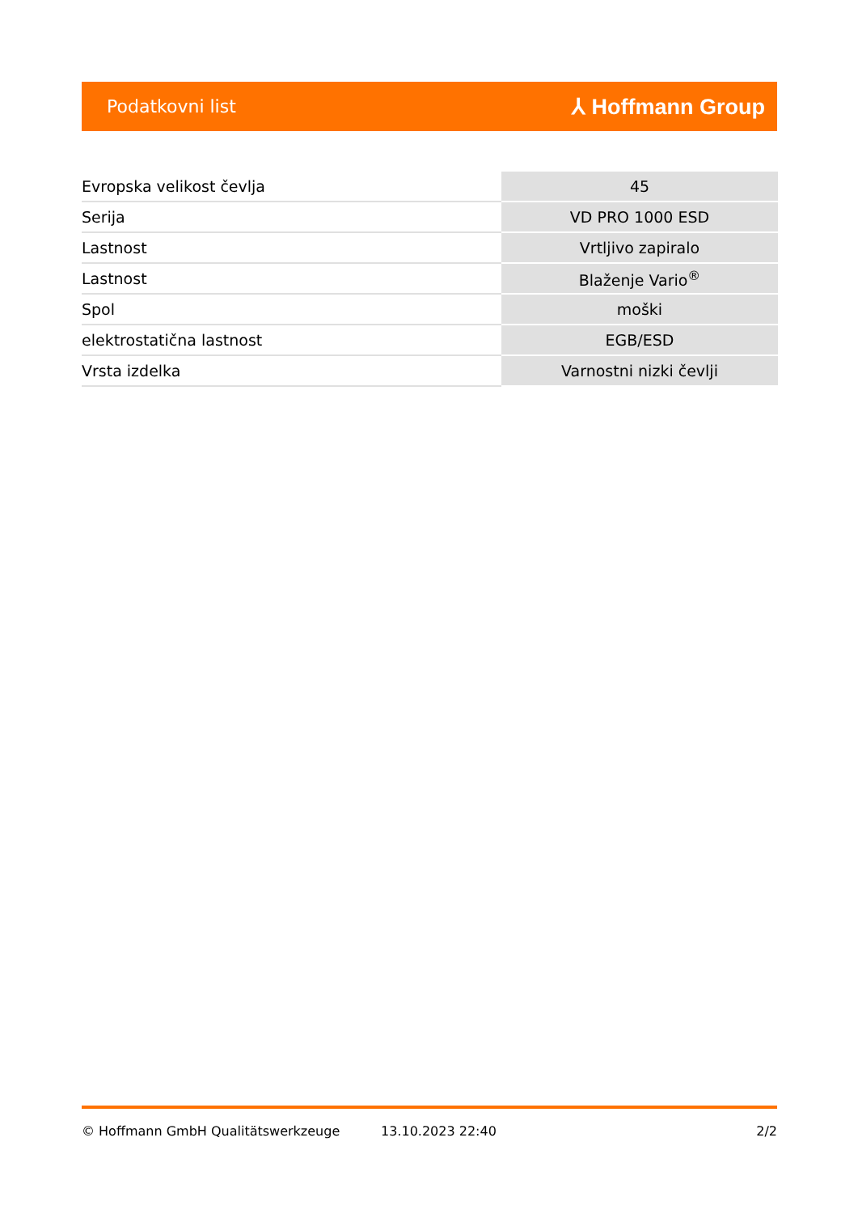Podatkovni list ⅄ Hoffmann Group
| Evropska velikost čevlja | 45 |
| Serija | VD PRO 1000 ESD |
| Lastnost | Vrtljivo zapiralo |
| Lastnost | Blaženje Vario<sup>®</sup> |
| Spol | moški |
| elektrostatična lastnost | EGB/ESD |
| Vrsta izdelka | Varnostni nizki čevlji |
© Hoffmann GmbH Qualitätswerkzeuge 13.10.2023 22:40 2/2